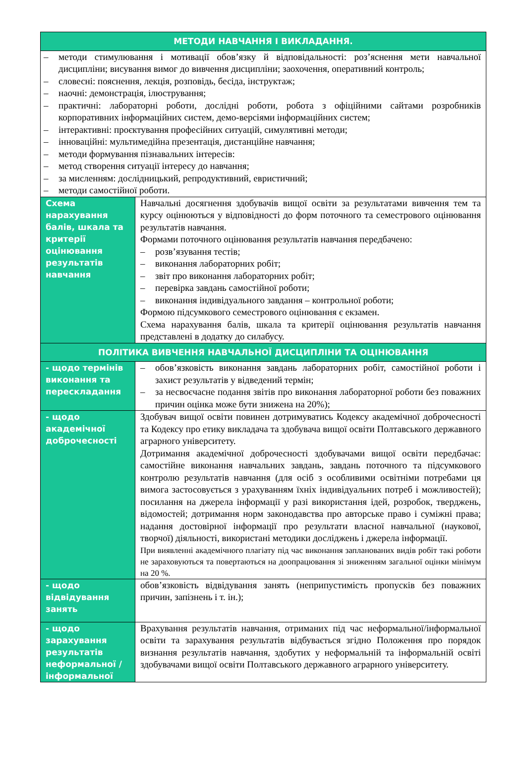| МЕТОДИ НАВЧАННЯ І ВИКЛАДАННЯ. | |
| – методи стимулювання і мотивації обов’язку й відповідальності: роз’яснення мети навчальної дисципліни; висування вимог до вивчення дисципліни; заохочення, оперативний контроль; – словесні: пояснення, лекція, розповідь, бесіда, інструктаж; – наочні: демонстрація, ілюстрування; – практичні: лабораторні роботи, дослідні роботи, робота з офіційними сайтами розробників корпоративних інформаційних систем, демо-версіями інформаційних систем; – інтерактивні: проєктування професійних ситуацій, симулятивні методи; – інноваційні: мультимедійна презентація, дистанційне навчання; – методи формування пізнавальних інтересів: – метод створення ситуації інтересу до навчання; – за мисленням: дослідницький, репродуктивний, евристичний; – методи самостійної роботи. | |
| Схема нарахування балів, шкала та критерії оцінювання результатів навчання | Навчальні досягнення здобувачів вищої освіти за результатами вивчення тем та курсу оцінюються у відповідності до форм поточного та семестрового оцінювання результатів навчання. Формами поточного оцінювання результатів навчання передбачено: – розв’язування тестів; – виконання лабораторних робіт; – звіт про виконання лабораторних робіт; – перевірка завдань самостійної роботи; – виконання індивідуального завдання – контрольної роботи; Формою підсумкового семестрового оцінювання є екзамен. Схема нарахування балів, шкала та критерії оцінювання результатів навчання представлені в додатку до силабусу. |
| ПОЛІТИКА ВИВЧЕННЯ НАВЧАЛЬНОЇ ДИСЦИПЛІНИ ТА ОЦІНЮВАННЯ | |
| - щодо термінів виконання та перескладання | – обов’язковість виконання завдань лабораторних робіт, самостійної роботи і захист результатів у відведений термін; – за несвоєчасне подання звітів про виконання лабораторної роботи без поважних причин оцінка може бути знижена на 20%); |
| - щодо академічної доброчесності | Здобувач вищої освіти повинен дотримуватись Кодексу академічної доброчесності та Кодексу про етику викладача та здобувача вищої освіти Полтавського державного аграрного університету. Дотримання академічної доброчесності здобувачами вищої освіти передбачає: самостійне виконання навчальних завдань, завдань поточного та підсумкового контролю результатів навчання (для осіб з особливими освітніми потребами ця вимога застосовується з урахуванням їхніх індивідуальних потреб і можливостей); посилання на джерела інформації у разі використання ідей, розробок, тверджень, відомостей; дотримання норм законодавства про авторське право і суміжні права; надання достовірної інформації про результати власної навчальної (наукової, творчої) діяльності, використані методики досліджень і джерела інформації. При виявленні академічного плагіату під час виконання запланованих видів робіт такі роботи не зараховуються та повертаються на доопрацювання зі зниженням загальної оцінки мінімум на 20 %. |
| - щодо відвідування занять | обов’язковість відвідування занять (неприпустимість пропусків без поважних причин, запізнень і т. ін.); |
| - щодо зарахування результатів неформальної / інформальної | Врахування результатів навчання, отриманих під час неформальної/інформальної освіти та зарахування результатів відбувається згідно Положення про порядок визнання результатів навчання, здобутих у неформальній та інформальній освіті здобувачами вищої освіти Полтавського державного аграрного університету. |